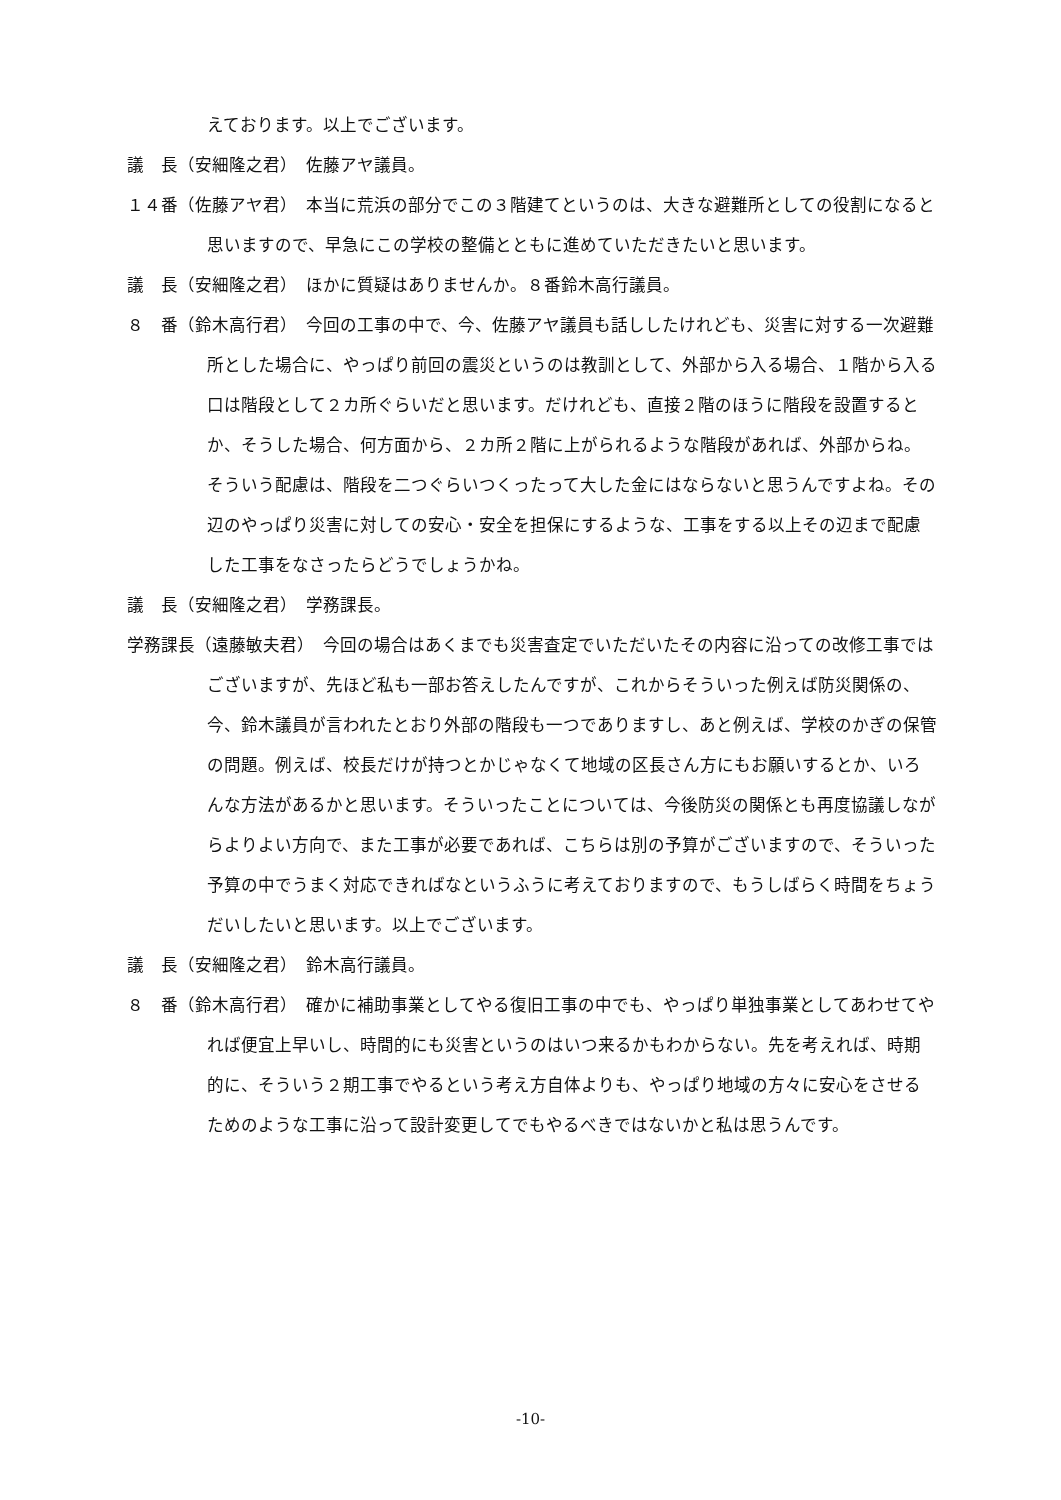えております。以上でございます。
議　長（安細隆之君）　佐藤アヤ議員。
１４番（佐藤アヤ君）　本当に荒浜の部分でこの３階建てというのは、大きな避難所としての役割になると思いますので、早急にこの学校の整備とともに進めていただきたいと思います。
議　長（安細隆之君）　ほかに質疑はありませんか。８番鈴木高行議員。
８　番（鈴木高行君）　今回の工事の中で、今、佐藤アヤ議員も話ししたけれども、災害に対する一次避難所とした場合に、やっぱり前回の震災というのは教訓として、外部から入る場合、１階から入る口は階段として２カ所ぐらいだと思います。だけれども、直接２階のほうに階段を設置するとか、そうした場合、何方面から、２カ所２階に上がられるような階段があれば、外部からね。そういう配慮は、階段を二つぐらいつくったって大した金にはならないと思うんですよね。その辺のやっぱり災害に対しての安心・安全を担保にするような、工事をする以上その辺まで配慮した工事をなさったらどうでしょうかね。
議　長（安細隆之君）　学務課長。
学務課長（遠藤敏夫君）　今回の場合はあくまでも災害査定でいただいたその内容に沿っての改修工事ではございますが、先ほど私も一部お答えしたんですが、これからそういった例えば防災関係の、今、鈴木議員が言われたとおり外部の階段も一つでありますし、あと例えば、学校のかぎの保管の問題。例えば、校長だけが持つとかじゃなくて地域の区長さん方にもお願いするとか、いろんな方法があるかと思います。そういったことについては、今後防災の関係とも再度協議しながらよりよい方向で、また工事が必要であれば、こちらは別の予算がございますので、そういった予算の中でうまく対応できればなというふうに考えておりますので、もうしばらく時間をちょうだいしたいと思います。以上でございます。
議　長（安細隆之君）　鈴木高行議員。
８　番（鈴木高行君）　確かに補助事業としてやる復旧工事の中でも、やっぱり単独事業としてあわせてやれば便宜上早いし、時間的にも災害というのはいつ来るかもわからない。先を考えれば、時期的に、そういう２期工事でやるという考え方自体よりも、やっぱり地域の方々に安心をさせるためのような工事に沿って設計変更してでもやるべきではないかと私は思うんです。
-10-